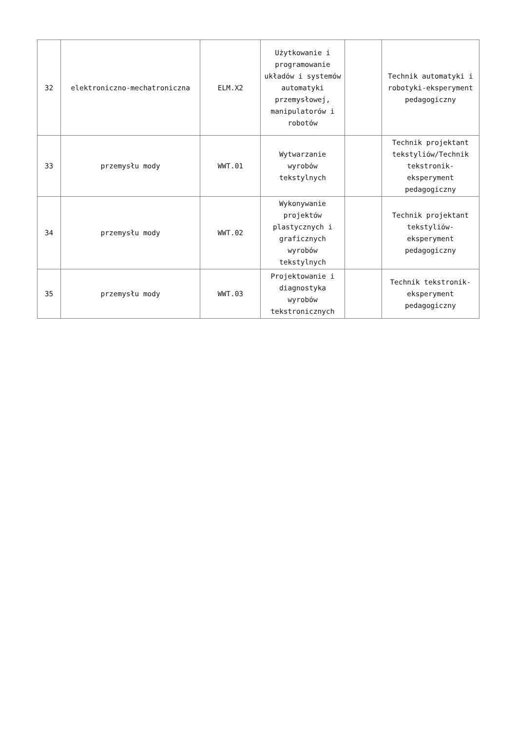| 32 | elektroniczno-mechatroniczna | ELM.X2 | Użytkowanie i programowanie układów i systemów automatyki przemysłowej, manipulatorów i robotów | | Technik automatyki i robotyki-eksperyment pedagogiczny |
| 33 | przemysłu mody | WWT.01 | Wytwarzanie wyrobów tekstylnych | | Technik projektant tekstyliów/Technik tekstronik-eksperyment pedagogiczny |
| 34 | przemysłu mody | WWT.02 | Wykonywanie projektów plastycznych i graficznych wyrobów tekstylnych | | Technik projektant tekstyliów-eksperyment pedagogiczny |
| 35 | przemysłu mody | WWT.03 | Projektowanie i diagnostyka wyrobów tekstronicznych | | Technik tekstronik-eksperyment pedagogiczny |